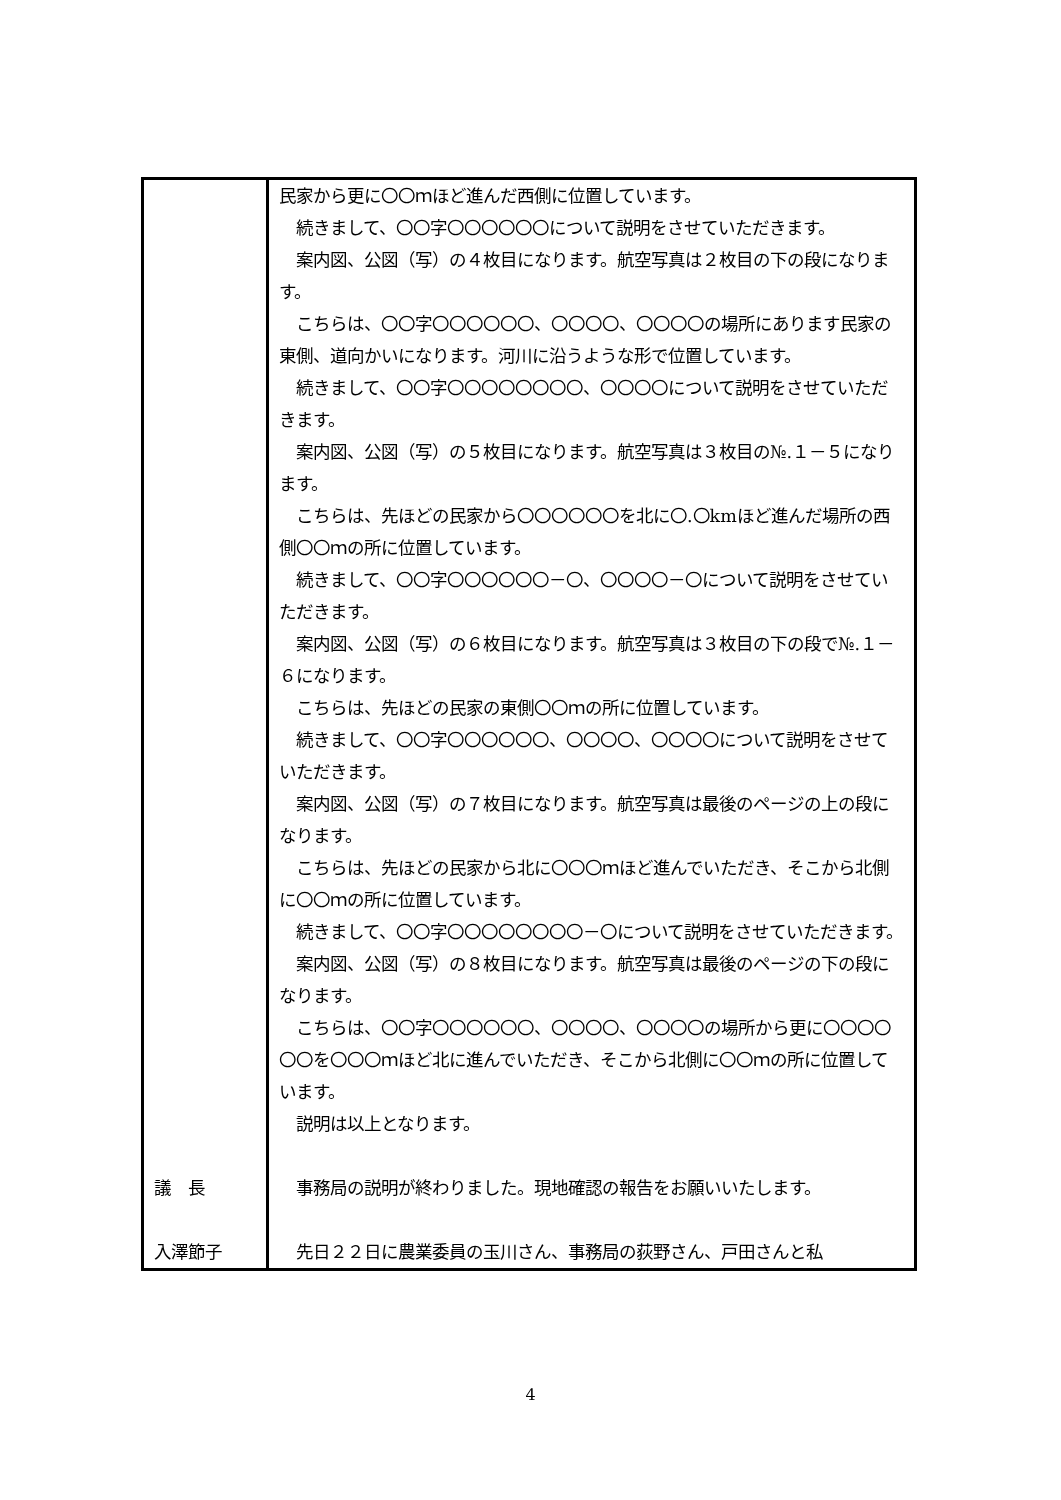| | 民家から更に〇〇ｍほど進んだ西側に位置しています。 続きまして、〇〇字〇〇〇〇〇〇について説明をさせていただきます。 案内図、公図（写）の４枚目になります。航空写真は２枚目の下の段になります。 こちらは、〇〇字〇〇〇〇〇〇、〇〇〇〇、〇〇〇〇の場所にあります民家の東側、道向かいになります。河川に沿うような形で位置しています。 続きまして、〇〇字〇〇〇〇〇〇〇〇、〇〇〇〇について説明をさせていただきます。 案内図、公図（写）の５枚目になります。航空写真は３枚目の№.１－５になります。 こちらは、先ほどの民家から〇〇〇〇〇〇を北に〇.〇kmほど進んだ場所の西側〇〇ｍの所に位置しています。 続きまして、〇〇字〇〇〇〇〇〇－〇、〇〇〇〇－〇について説明をさせていただきます。 案内図、公図（写）の６枚目になります。航空写真は３枚目の下の段で№.１－６になります。 こちらは、先ほどの民家の東側〇〇ｍの所に位置しています。 続きまして、〇〇字〇〇〇〇〇〇、〇〇〇〇、〇〇〇〇について説明をさせていただきます。 案内図、公図（写）の７枚目になります。航空写真は最後のページの上の段になります。 こちらは、先ほどの民家から北に〇〇〇ｍほど進んでいただき、そこから北側に〇〇ｍの所に位置しています。 続きまして、〇〇字〇〇〇〇〇〇〇〇－〇について説明をさせていただきます。 案内図、公図（写）の８枚目になります。航空写真は最後のページの下の段になります。 こちらは、〇〇字〇〇〇〇〇〇、〇〇〇〇、〇〇〇〇の場所から更に〇〇〇〇〇〇を〇〇〇ｍほど北に進んでいただき、そこから北側に〇〇ｍの所に位置しています。 説明は以上となります。 |
| 議 長 | 事務局の説明が終わりました。現地確認の報告をお願いいたします。 |
| 入澤節子 | 先日２２日に農業委員の玉川さん、事務局の荻野さん、戸田さんと私 |
4